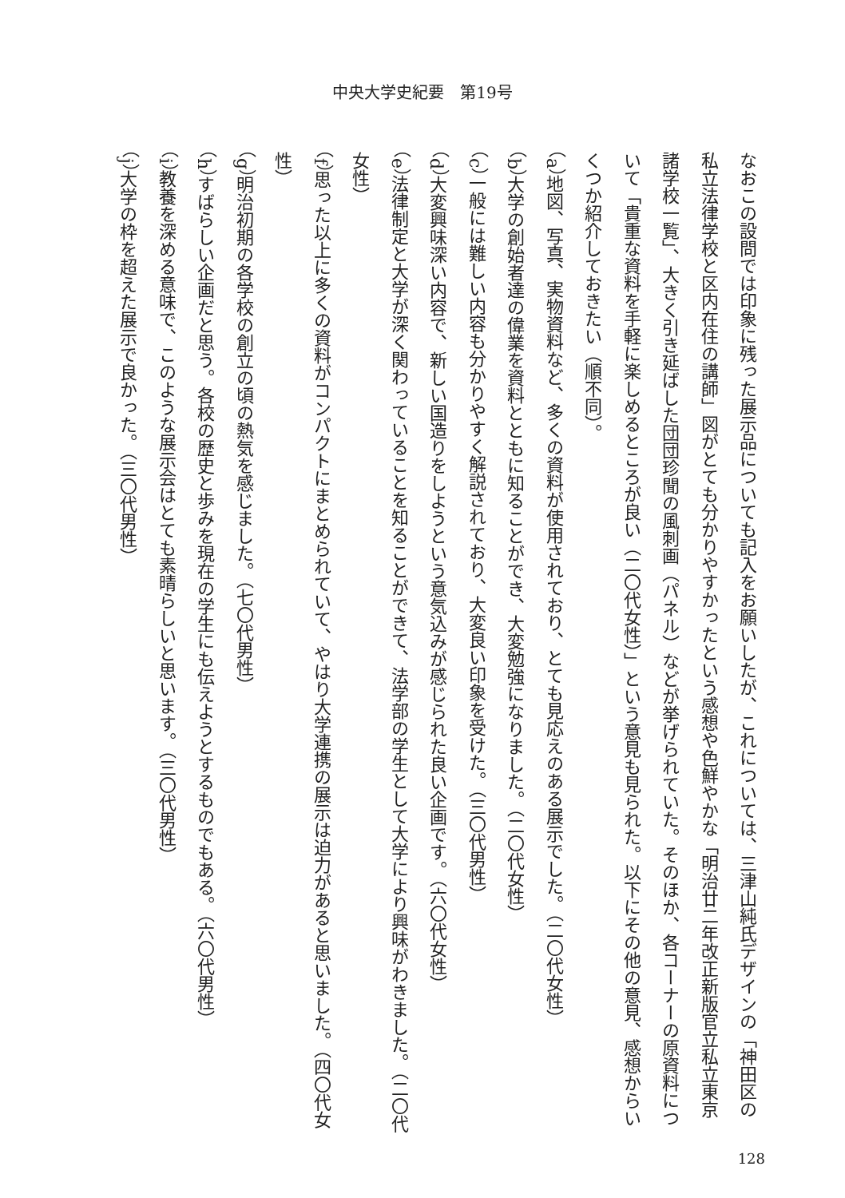中央大学史紀要　第19号
なおこの設問では印象に残った展示品についても記入をお願いしたが、これについては、三津山純氏デザインの「神田区の私立法律学校と区内在住の講師」図がとても分かりやすかったという感想や色鮮やかな「明治廿二年改正新版官立私立東京諸学校一覧」、大きく引き延ばした団団珍聞の風刺画（パネル）などが挙げられていた。そのほか、各コーナーの原資料について「貴重な資料を手軽に楽しめるところが良い（二〇代女性）」という意見も見られた。以下にその他の意見、感想からいくつか紹介しておきたい（順不同）。
（a）地図、写真、実物資料など、多くの資料が使用されており、とても見応えのある展示でした。（二〇代女性）
（b）大学の創始者達の偉業を資料とともに知ることができ、大変勉強になりました。（二〇代女性）
（c）一般には難しい内容も分かりやすく解説されており、大変良い印象を受けた。（三〇代男性）
（d）大変興味深い内容で、新しい国造りをしようという意気込みが感じられた良い企画です。（六〇代女性）
（e）法律制定と大学が深く関わっていることを知ることができて、法学部の学生として大学により興味がわきました。（二〇代女性）
（f）思った以上に多くの資料がコンパクトにまとめられていて、やはり大学連携の展示は迫力があると思いました。（四〇代女性）
（g）明治初期の各学校の創立の頃の熱気を感じました。（七〇代男性）
（h）すばらしい企画だと思う。各校の歴史と歩みを現在の学生にも伝えようとするものでもある。（六〇代男性）
（i）教養を深める意味で、このような展示会はとても素晴らしいと思います。（三〇代男性）
（j）大学の枠を超えた展示で良かった。（三〇代男性）
128